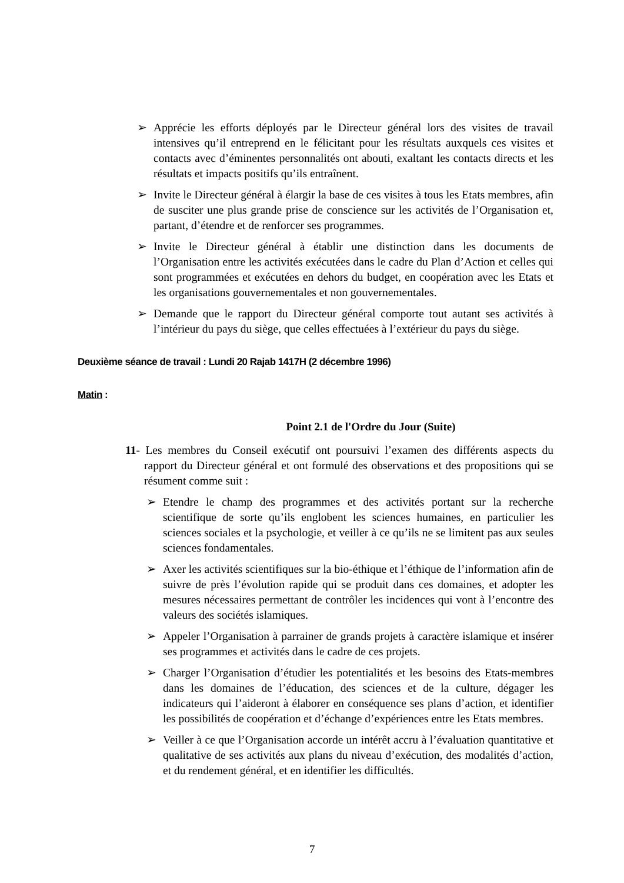➢ Apprécie les efforts déployés par le Directeur général lors des visites de travail intensives qu’il entreprend en le félicitant pour les résultats auxquels ces visites et contacts avec d’éminentes personnalités ont abouti, exaltant les contacts directs et les résultats et impacts positifs qu’ils entraînent.
➢ Invite le Directeur général à élargir la base de ces visites à tous les Etats membres, afin de susciter une plus grande prise de conscience sur les activités de l’Organisation et, partant, d’étendre et de renforcer ses programmes.
➢ Invite le Directeur général à établir une distinction dans les documents de l’Organisation entre les activités exécutées dans le cadre du Plan d’Action et celles qui sont programmées et exécutées en dehors du budget, en coopération avec les Etats et les organisations gouvernementales et non gouvernementales.
➢ Demande que le rapport du Directeur général comporte tout autant ses activités à l’intérieur du pays du siège, que celles effectuées à l’extérieur du pays du siège.
Deuxième séance de travail : Lundi 20 Rajab 1417H (2 décembre 1996)
Matin :
Point 2.1 de l'Ordre du Jour (Suite)
11- Les membres du Conseil exécutif ont poursuivi l’examen des différents aspects du rapport du Directeur général et ont formulé des observations et des propositions qui se résument comme suit :
➢ Etendre le champ des programmes et des activités portant sur la recherche scientifique de sorte qu’ils englobent les sciences humaines, en particulier les sciences sociales et la psychologie, et veiller à ce qu’ils ne se limitent pas aux seules sciences fondamentales.
➢ Axer les activités scientifiques sur la bio-éthique et l’éthique de l’information afin de suivre de près l’évolution rapide qui se produit dans ces domaines, et adopter les mesures nécessaires permettant de contrôler les incidences qui vont à l’encontre des valeurs des sociétés islamiques.
➢ Appeler l’Organisation à parrainer de grands projets à caractère islamique et insérer ses programmes et activités dans le cadre de ces projets.
➢ Charger l’Organisation d’étudier les potentialités et les besoins des Etats-membres dans les domaines de l’éducation, des sciences et de la culture, dégager les indicateurs qui l’aideront à élaborer en conséquence ses plans d’action, et identifier les possibilités de coopération et d’échange d’expériences entre les Etats membres.
➢ Veiller à ce que l’Organisation accorde un intérêt accru à l’évaluation quantitative et qualitative de ses activités aux plans du niveau d’exécution, des modalités d’action, et du rendement général, et en identifier les difficultés.
7